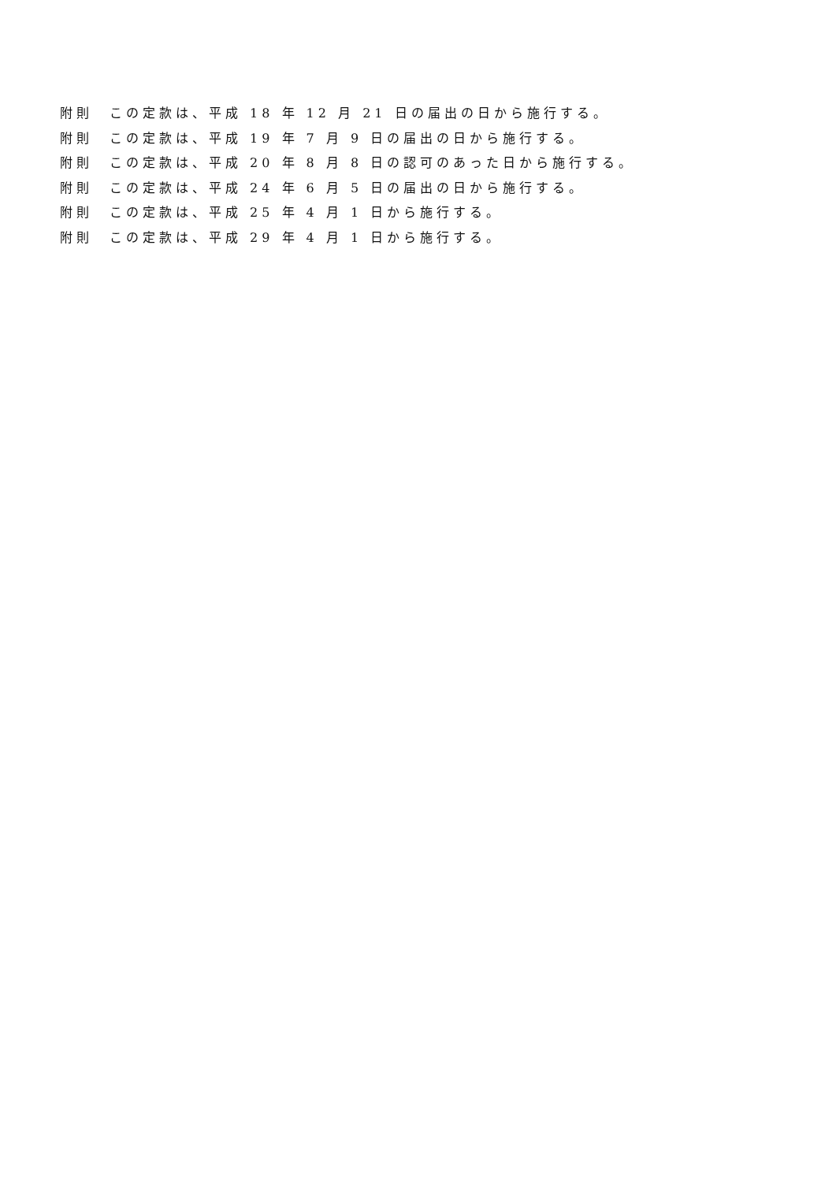附則　この定款は、平成 18 年 12 月 21 日の届出の日から施行する。
附則　この定款は、平成 19 年 7 月 9 日の届出の日から施行する。
附則　この定款は、平成 20 年 8 月 8 日の認可のあった日から施行する。
附則　この定款は、平成 24 年 6 月 5 日の届出の日から施行する。
附則　この定款は、平成 25 年 4 月 1 日から施行する。
附則　この定款は、平成 29 年 4 月 1 日から施行する。